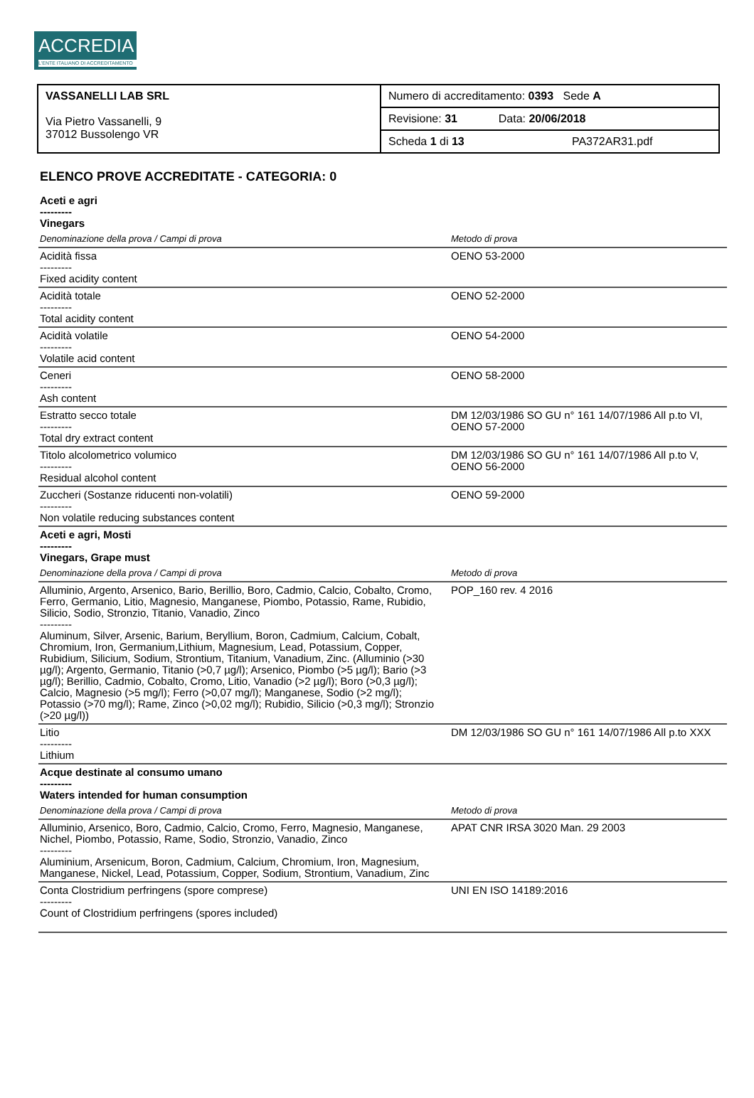ACCREDIA
L'ENTE ITALIANO DI ACCREDITAMENTO
| VASSANELLI LAB SRL Via Pietro Vassanelli, 9 37012 Bussolengo VR | Numero di accreditamento: 0393 Sede A |
| | Revisione: 31 Data: 20/06/2018 |
| | Scheda 1 di 13 PA372AR31.pdf |
ELENCO PROVE ACCREDITATE - CATEGORIA: 0
| Aceti e agri --------- Vinegars | |
| Denominazione della prova / Campi di prova | Metodo di prova |
| Acidità fissa --------- Fixed acidity content | OENO 53-2000 |
| Acidità totale --------- Total acidity content | OENO 52-2000 |
| Acidità volatile --------- Volatile acid content | OENO 54-2000 |
| Ceneri --------- Ash content | OENO 58-2000 |
| Estratto secco totale --------- Total dry extract content | DM 12/03/1986 SO GU n° 161 14/07/1986 All p.to VI, OENO 57-2000 |
| Titolo alcolometrico volumico --------- Residual alcohol content | DM 12/03/1986 SO GU n° 161 14/07/1986 All p.to V, OENO 56-2000 |
| Zuccheri (Sostanze riducenti non-volatili) --------- Non volatile reducing substances content | OENO 59-2000 |
| Aceti e agri, Mosti --------- Vinegars, Grape must | |
| Denominazione della prova / Campi di prova | Metodo di prova |
| Alluminio, Argento, Arsenico, Bario, Berillio, Boro, Cadmio, Calcio, Cobalto, Cromo, Ferro, Germanio, Litio, Magnesio, Manganese, Piombo, Potassio, Rame, Rubidio, Silicio, Sodio, Stronzio, Titanio, Vanadio, Zinco --------- Aluminum, Silver, Arsenic, Barium, Beryllium, Boron, Cadmium, Calcium, Cobalt, Chromium, Iron, Germanium,Lithium, Magnesium, Lead, Potassium, Copper, Rubidium, Silicium, Sodium, Strontium, Titanium, Vanadium, Zinc. (Alluminio (>30 µg/l); Argento, Germanio, Titanio (>0,7 µg/l); Arsenico, Piombo (>5 µg/l); Bario (>3 µg/l); Berillio, Cadmio, Cobalto, Cromo, Litio, Vanadio (>2 µg/l); Boro (>0,3 µg/l); Calcio, Magnesio (>5 mg/l); Ferro (>0,07 mg/l); Manganese, Sodio (>2 mg/l); Potassio (>70 mg/l); Rame, Zinco (>0,02 mg/l); Rubidio, Silicio (>0,3 mg/l); Stronzio (>20 µg/l)) | POP_160 rev. 4 2016 |
| Litio --------- Lithium | DM 12/03/1986 SO GU n° 161 14/07/1986 All p.to XXX |
| Acque destinate al consumo umano --------- Waters intended for human consumption | |
| Denominazione della prova / Campi di prova | Metodo di prova |
| Alluminio, Arsenico, Boro, Cadmio, Calcio, Cromo, Ferro, Magnesio, Manganese, Nichel, Piombo, Potassio, Rame, Sodio, Stronzio, Vanadio, Zinco --------- Aluminium, Arsenicum, Boron, Cadmium, Calcium, Chromium, Iron, Magnesium, Manganese, Nickel, Lead, Potassium, Copper, Sodium, Strontium, Vanadium, Zinc | APAT CNR IRSA 3020 Man. 29 2003 |
| Conta Clostridium perfringens (spore comprese) --------- Count of Clostridium perfringens (spores included) | UNI EN ISO 14189:2016 |